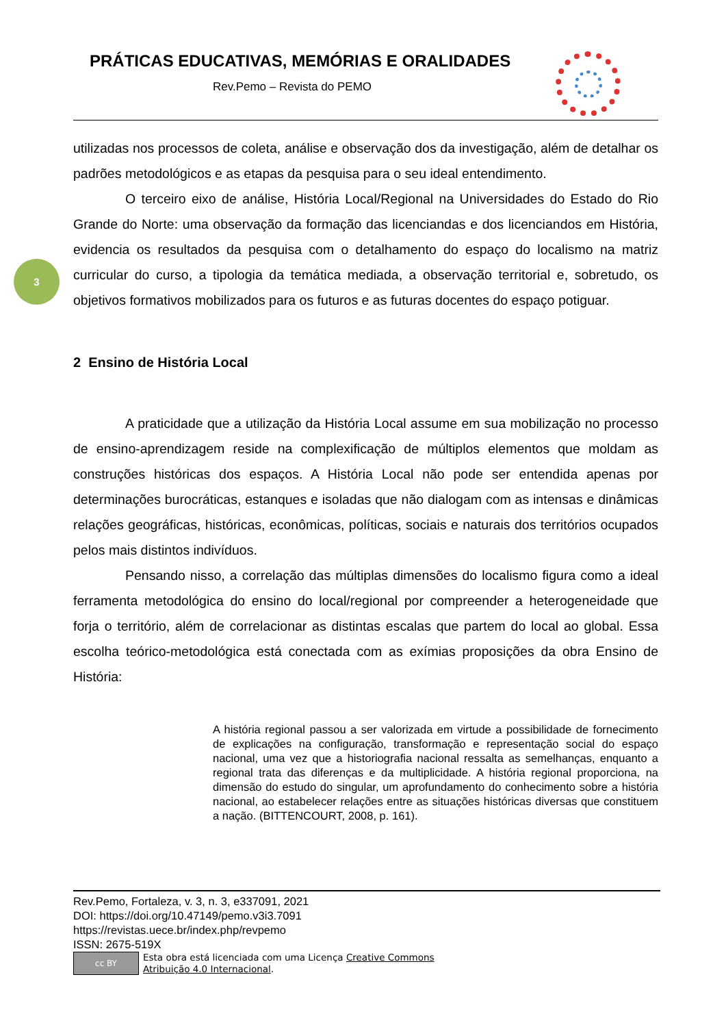PRÁTICAS EDUCATIVAS, MEMÓRIAS E ORALIDADES
Rev.Pemo – Revista do PEMO
3
utilizadas nos processos de coleta, análise e observação dos da investigação, além de detalhar os padrões metodológicos e as etapas da pesquisa para o seu ideal entendimento.
O terceiro eixo de análise, História Local/Regional na Universidades do Estado do Rio Grande do Norte: uma observação da formação das licenciandas e dos licenciandos em História, evidencia os resultados da pesquisa com o detalhamento do espaço do localismo na matriz curricular do curso, a tipologia da temática mediada, a observação territorial e, sobretudo, os objetivos formativos mobilizados para os futuros e as futuras docentes do espaço potiguar.
2 Ensino de História Local
A praticidade que a utilização da História Local assume em sua mobilização no processo de ensino-aprendizagem reside na complexificação de múltiplos elementos que moldam as construções históricas dos espaços. A História Local não pode ser entendida apenas por determinações burocráticas, estanques e isoladas que não dialogam com as intensas e dinâmicas relações geográficas, históricas, econômicas, políticas, sociais e naturais dos territórios ocupados pelos mais distintos indivíduos.
Pensando nisso, a correlação das múltiplas dimensões do localismo figura como a ideal ferramenta metodológica do ensino do local/regional por compreender a heterogeneidade que forja o território, além de correlacionar as distintas escalas que partem do local ao global. Essa escolha teórico-metodológica está conectada com as exímias proposições da obra Ensino de História:
A história regional passou a ser valorizada em virtude a possibilidade de fornecimento de explicações na configuração, transformação e representação social do espaço nacional, uma vez que a historiografia nacional ressalta as semelhanças, enquanto a regional trata das diferenças e da multiplicidade. A história regional proporciona, na dimensão do estudo do singular, um aprofundamento do conhecimento sobre a história nacional, ao estabelecer relações entre as situações históricas diversas que constituem a nação. (BITTENCOURT, 2008, p. 161).
Rev.Pemo, Fortaleza, v. 3, n. 3, e337091, 2021
DOI: https://doi.org/10.47149/pemo.v3i3.7091
https://revistas.uece.br/index.php/revpemo
ISSN: 2675-519X
cc BY
Esta obra está licenciada com uma Licença Creative Commons
Atribuição 4.0 Internacional.